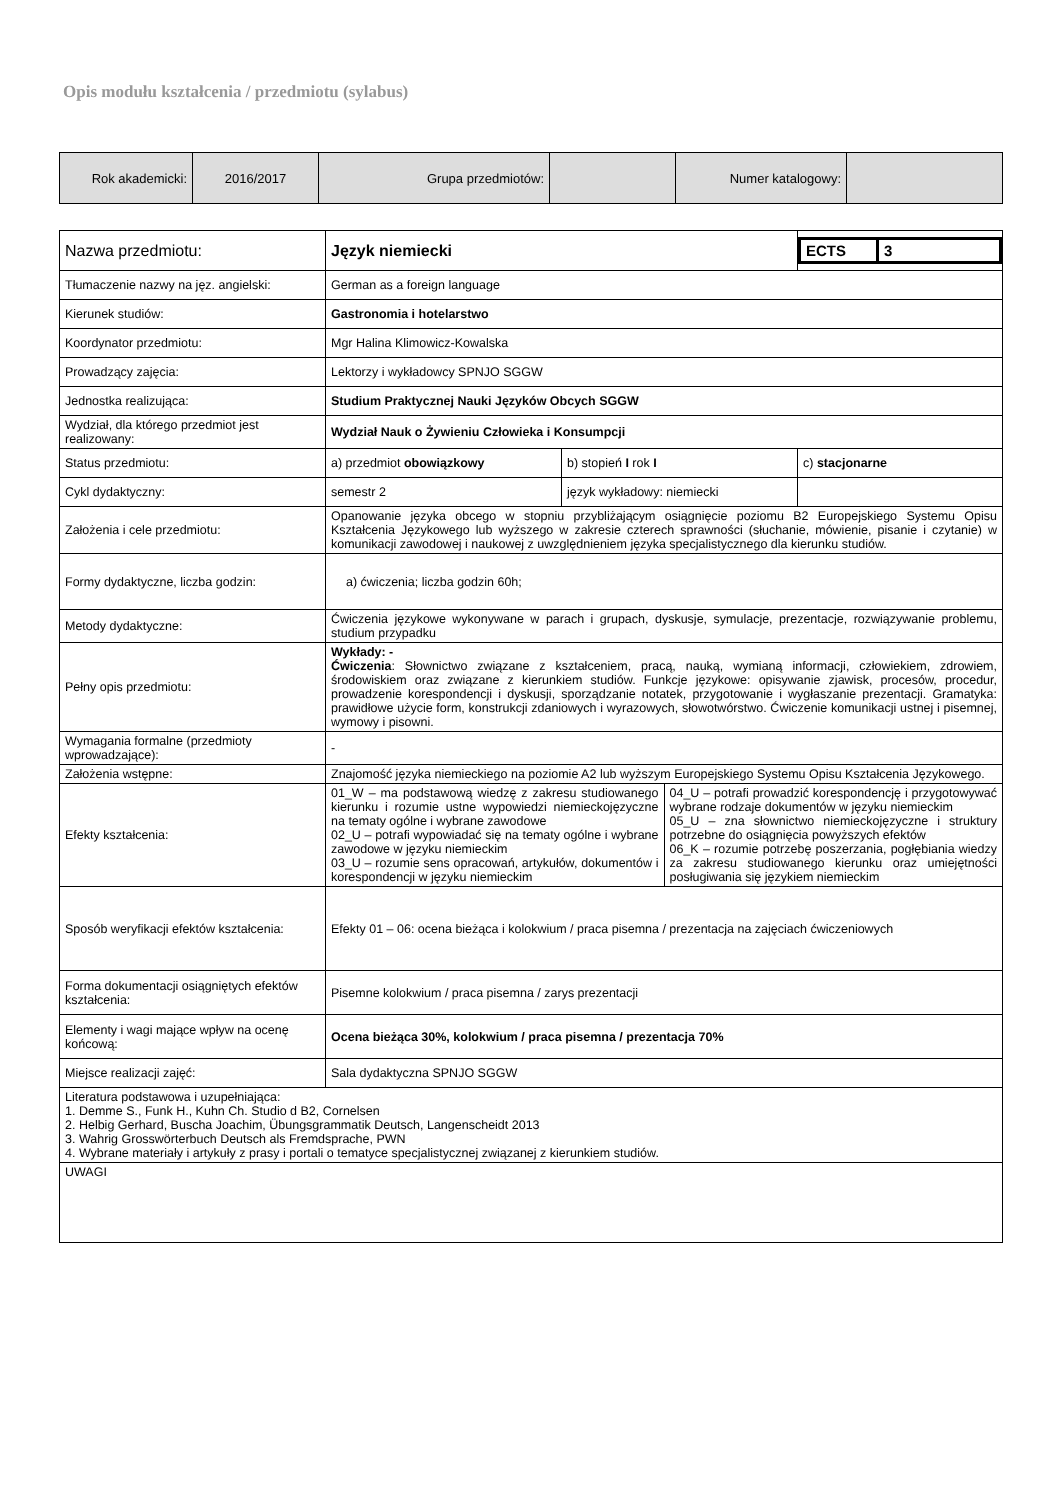Opis modułu kształcenia / przedmiotu (sylabus)
| Rok akademicki: | 2016/2017 | Grupa przedmiotów: | | Numer katalogowy: | |
| Nazwa przedmiotu: | Język niemiecki | | / ECTS / 3 / |
| Tłumaczenie nazwy na jęz. angielski: | German as a foreign language | | |
| Kierunek studiów: | Gastronomia i hotelarstwo | | |
| Koordynator przedmiotu: | Mgr Halina Klimowicz-Kowalska | | |
| Prowadzący zajęcia: | Lektorzy i wykładowcy SPNJO SGGW | | |
| Jednostka realizująca: | Studium Praktycznej Nauki Języków Obcych SGGW | | |
| Wydział, dla którego przedmiot jest realizowany: | Wydział Nauk o Żywieniu Człowieka i Konsumpcji | | |
| Status przedmiotu: | a) przedmiot obowiązkowy | b) stopień I rok I | c) stacjonarne |
| Cykl dydaktyczny: | semestr 2 | język wykładowy: niemiecki | |
| Założenia i cele przedmiotu: | Opanowanie języka obcego w stopniu przybliżającym osiągnięcie poziomu B2 Europejskiego Systemu Opisu Kształcenia Językowego lub wyższego w zakresie czterech sprawności (słuchanie, mówienie, pisanie i czytanie) w komunikacji zawodowej i naukowej z uwzględnieniem języka specjalistycznego dla kierunku studiów. | | |
| Formy dydaktyczne, liczba godzin: | a) ćwiczenia; liczba godzin 60h; | | |
| Metody dydaktyczne: | Ćwiczenia językowe wykonywane w parach i grupach, dyskusje, symulacje, prezentacje, rozwiązywanie problemu, studium przypadku | | |
| Pełny opis przedmiotu: | Wykłady: - Ćwiczenia : Słownictwo związane z kształceniem, pracą, nauką, wymianą informacji, człowiekiem, zdrowiem, środowiskiem oraz związane z kierunkiem studiów. Funkcje językowe: opisywanie zjawisk, procesów, procedur, prowadzenie korespondencji i dyskusji, sporządzanie notatek, przygotowanie i wygłaszanie prezentacji. Gramatyka: prawidłowe użycie form, konstrukcji zdaniowych i wyrazowych, słowotwórstwo. Ćwiczenie komunikacji ustnej i pisemnej, wymowy i pisowni. | | |
| Wymagania formalne (przedmioty wprowadzające): | - | | |
| Założenia wstępne: | Znajomość języka niemieckiego na poziomie A2 lub wyższym Europejskiego Systemu Opisu Kształcenia Językowego. | | |
| Efekty kształcenia: | / 01_W – ma podstawową wiedzę z zakresu studiowanego kierunku i rozumie ustne wypowiedzi niemieckojęzyczne na tematy ogólne i wybrane zawodowe 02_U – potrafi wypowiadać się na tematy ogólne i wybrane zawodowe w języku niemieckim 03_U – rozumie sens opracowań, artykułów, dokumentów i korespondencji w języku niemieckim / 04_U – potrafi prowadzić korespondencję i przygotowywać wybrane rodzaje dokumentów w języku niemieckim 05_U – zna słownictwo niemieckojęzyczne i struktury potrzebne do osiągnięcia powyższych efektów 06_K – rozumie potrzebę poszerzania, pogłębiania wiedzy za zakresu studiowanego kierunku oraz umiejętności posługiwania się językiem niemieckim / | | |
| Sposób weryfikacji efektów kształcenia: | Efekty 01 – 06: ocena bieżąca i kolokwium / praca pisemna / prezentacja na zajęciach ćwiczeniowych | | |
| Forma dokumentacji osiągniętych efektów kształcenia: | Pisemne kolokwium / praca pisemna / zarys prezentacji | | |
| Elementy i wagi mające wpływ na ocenę końcową: | Ocena bieżąca 30%, kolokwium / praca pisemna / prezentacja 70% | | |
| Miejsce realizacji zajęć: | Sala dydaktyczna SPNJO SGGW | | |
| Literatura podstawowa i uzupełniająca: 1. Demme S., Funk H., Kuhn Ch. Studio d B2, Cornelsen 2. Helbig Gerhard, Buscha Joachim, Übungsgrammatik Deutsch, Langenscheidt 2013 3. Wahrig Grosswörterbuch Deutsch als Fremdsprache, PWN 4. Wybrane materiały i artykuły z prasy i portali o tematyce specjalistycznej związanej z kierunkiem studiów. | | | |
| UWAGI | | | |